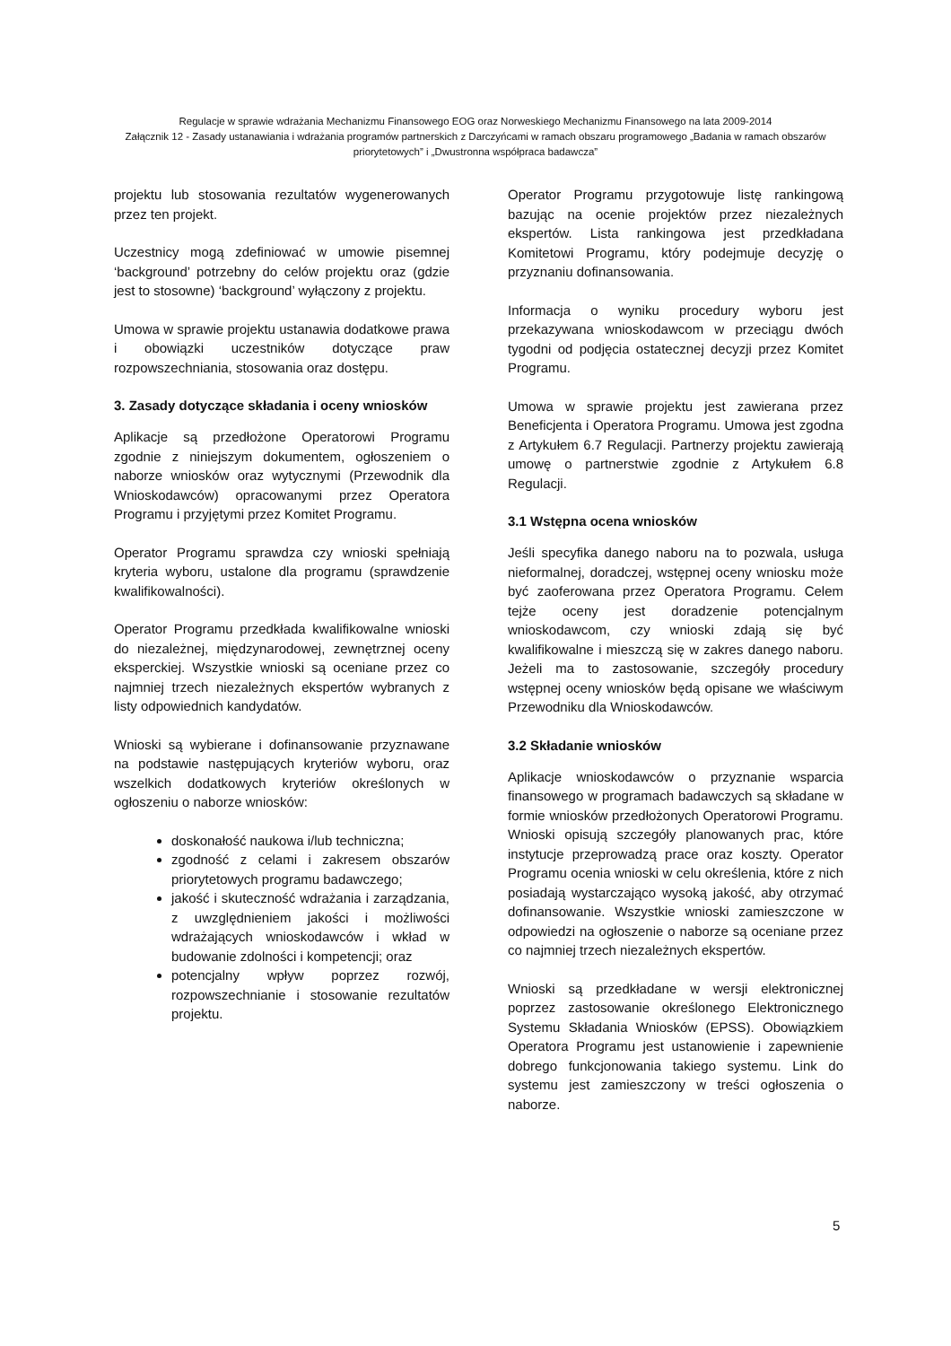Regulacje w sprawie wdrażania Mechanizmu Finansowego EOG oraz Norweskiego Mechanizmu Finansowego na lata 2009-2014
Załącznik 12 - Zasady ustanawiania i wdrażania programów partnerskich z Darczyńcami w ramach obszaru programowego „Badania w ramach obszarów priorytetowych” i „Dwustronna współpraca badawcza”
projektu lub stosowania rezultatów wygenerowanych przez ten projekt.
Uczestnicy mogą zdefiniować w umowie pisemnej ‘background’ potrzebny do celów projektu oraz (gdzie jest to stosowne) ‘background’ wyłączony z projektu.
Umowa w sprawie projektu ustanawia dodatkowe prawa i obowiązki uczestników dotyczące praw rozpowszechniania, stosowania oraz dostępu.
3. Zasady dotyczące składania i oceny wniosków
Aplikacje są przedłożone Operatorowi Programu zgodnie z niniejszym dokumentem, ogłoszeniem o naborze wniosków oraz wytycznymi (Przewodnik dla Wnioskodawców) opracowanymi przez Operatora Programu i przyjętymi przez Komitet Programu.
Operator Programu sprawdza czy wnioski spełniają kryteria wyboru, ustalone dla programu (sprawdzenie kwalifikowalności).
Operator Programu przedkłada kwalifikowalne wnioski do niezależnej, międzynarodowej, zewnętrznej oceny eksperckiej. Wszystkie wnioski są oceniane przez co najmniej trzech niezależnych ekspertów wybranych z listy odpowiednich kandydatów.
Wnioski są wybierane i dofinansowanie przyznawane na podstawie następujących kryteriów wyboru, oraz wszelkich dodatkowych kryteriów określonych w ogłoszeniu o naborze wniosków:
doskonałość naukowa i/lub techniczna;
zgodność z celami i zakresem obszarów priorytetowych programu badawczego;
jakość i skuteczność wdrażania i zarządzania, z uwzględnieniem jakości i możliwości wdrażających wnioskodawców i wkład w budowanie zdolności i kompetencji; oraz
potencjalny wpływ poprzez rozwój, rozpowszechnianie i stosowanie rezultatów projektu.
Operator Programu przygotowuje listę rankingową bazując na ocenie projektów przez niezależnych ekspertów. Lista rankingowa jest przedkładana Komitetowi Programu, który podejmuje decyzję o przyznaniu dofinansowania.
Informacja o wyniku procedury wyboru jest przekazywana wnioskodawcom w przeciągu dwóch tygodni od podjęcia ostatecznej decyzji przez Komitet Programu.
Umowa w sprawie projektu jest zawierana przez Beneficjenta i Operatora Programu. Umowa jest zgodna z Artykułem 6.7 Regulacji. Partnerzy projektu zawierają umowę o partnerstwie zgodnie z Artykułem 6.8 Regulacji.
3.1 Wstępna ocena wniosków
Jeśli specyfika danego naboru na to pozwala, usługa nieformalnej, doradczej, wstępnej oceny wniosku może być zaoferowana przez Operatora Programu. Celem tejże oceny jest doradzenie potencjalnym wnioskodawcom, czy wnioski zdają się być kwalifikowalne i mieszczą się w zakres danego naboru. Jeżeli ma to zastosowanie, szczegóły procedury wstępnej oceny wniosków będą opisane we właściwym Przewodniku dla Wnioskodawców.
3.2 Składanie wniosków
Aplikacje wnioskodawców o przyznanie wsparcia finansowego w programach badawczych są składane w formie wniosków przedłożonych Operatorowi Programu. Wnioski opisują szczegóły planowanych prac, które instytucje przeprowadzą prace oraz koszty. Operator Programu ocenia wnioski w celu określenia, które z nich posiadają wystarczająco wysoką jakość, aby otrzymać dofinansowanie. Wszystkie wnioski zamieszczone w odpowiedzi na ogłoszenie o naborze są oceniane przez co najmniej trzech niezależnych ekspertów.
Wnioski są przedkładane w wersji elektronicznej poprzez zastosowanie określonego Elektronicznego Systemu Składania Wniosków (EPSS). Obowiązkiem Operatora Programu jest ustanowienie i zapewnienie dobrego funkcjonowania takiego systemu. Link do systemu jest zamieszczony w treści ogłoszenia o naborze.
5